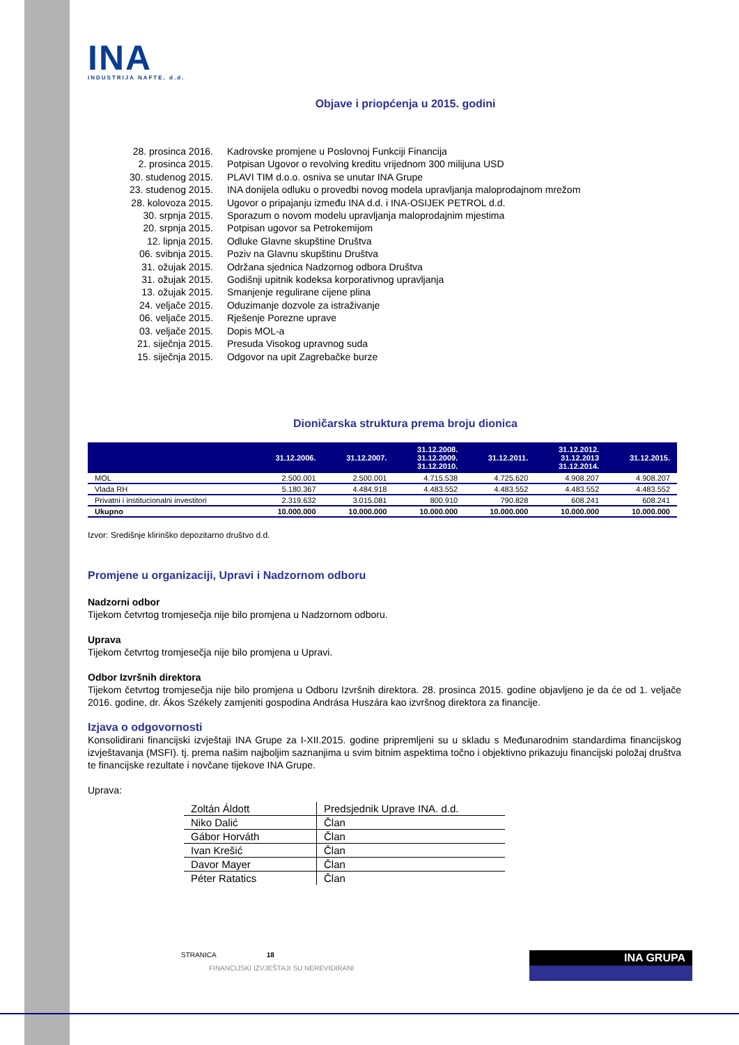INA
INDUSTRIJA NAFTE, d.d.
Objave i priopćenja u 2015. godini
| 28. prosinca 2016. | Kadrovske promjene u Poslovnoj Funkciji Financija |
| 2. prosinca 2015. | Potpisan Ugovor o revolving kreditu vrijednom 300 milijuna USD |
| 30. studenog 2015. | PLAVI TIM d.o.o. osniva se unutar INA Grupe |
| 23. studenog 2015. | INA donijela odluku o provedbi novog modela upravljanja maloprodajnom mrežom |
| 28. kolovoza 2015. | Ugovor o pripajanju između INA d.d. i INA-OSIJEK PETROL d.d. |
| 30. srpnja 2015. | Sporazum o novom modelu upravljanja maloprodajnim mjestima |
| 20. srpnja 2015. | Potpisan ugovor sa Petrokemijom |
| 12. lipnja 2015. | Odluke Glavne skupštine Društva |
| 06. svibnja 2015. | Poziv na Glavnu skupštinu Društva |
| 31. ožujak 2015. | Održana sjednica Nadzornog odbora Društva |
| 31. ožujak 2015. | Godišnji upitnik kodeksa korporativnog upravljanja |
| 13. ožujak 2015. | Smanjenje regulirane cijene plina |
| 24. veljače 2015. | Oduzimanje dozvole za istraživanje |
| 06. veljače 2015. | Rješenje Porezne uprave |
| 03. veljače 2015. | Dopis MOL-a |
| 21. siječnja 2015. | Presuda Visokog upravnog suda |
| 15. siječnja 2015. | Odgovor na upit Zagrebačke burze |
Dioničarska struktura prema broju dionica
| | 31.12.2006. | 31.12.2007. | 31.12.2008. 31.12.2009. 31.12.2010. | 31.12.2011. | 31.12.2012. 31.12.2013 31.12.2014. | 31.12.2015. |
| --- | --- | --- | --- | --- | --- | --- |
| MOL | 2.500.001 | 2.500.001 | 4.715.538 | 4.725.620 | 4.908.207 | 4.908.207 |
| Vlada RH | 5.180.367 | 4.484.918 | 4.483.552 | 4.483.552 | 4.483.552 | 4.483.552 |
| Privatni i institucionalni investitori | 2.319.632 | 3.015.081 | 800.910 | 790.828 | 608.241 | 608.241 |
| Ukupno | 10.000.000 | 10.000.000 | 10.000.000 | 10.000.000 | 10.000.000 | 10.000.000 |
Izvor: Središnje klirinško depozitarno društvo d.d.
Promjene u organizaciji, Upravi i Nadzornom odboru
Nadzorni odbor
Tijekom četvrtog tromjesečja nije bilo promjena u Nadzornom odboru.
Uprava
Tijekom četvrtog tromjesečja nije bilo promjena u Upravi.
Odbor Izvršnih direktora
Tijekom četvrtog tromjesečja nije bilo promjena u Odboru Izvršnih direktora. 28. prosinca 2015. godine objavljeno je da će od 1. veljače 2016. godine, dr. Ákos Székely zamjeniti gospodina Andrása Huszára kao izvršnog direktora za financije.
Izjava o odgovornosti
Konsolidirani financijski izvještaji INA Grupe za I-XII.2015. godine pripremljeni su u skladu s Međunarodnim standardima financijskog izvještavanja (MSFI). tj. prema našim najboljim saznanjima u svim bitnim aspektima točno i objektivno prikazuju financijski položaj društva te financijske rezultate i novčane tijekove INA Grupe.
Uprava:
| Zoltán Áldott | Predsjednik Uprave INA. d.d. |
| Niko Dalić | Član |
| Gábor Horváth | Član |
| Ivan Krešić | Član |
| Davor Mayer | Član |
| Péter Ratatics | Član |
STRANICA 18
FINANCIJSKI IZVJEŠTAJI SU NEREVIDIRANI
INA GRUPA